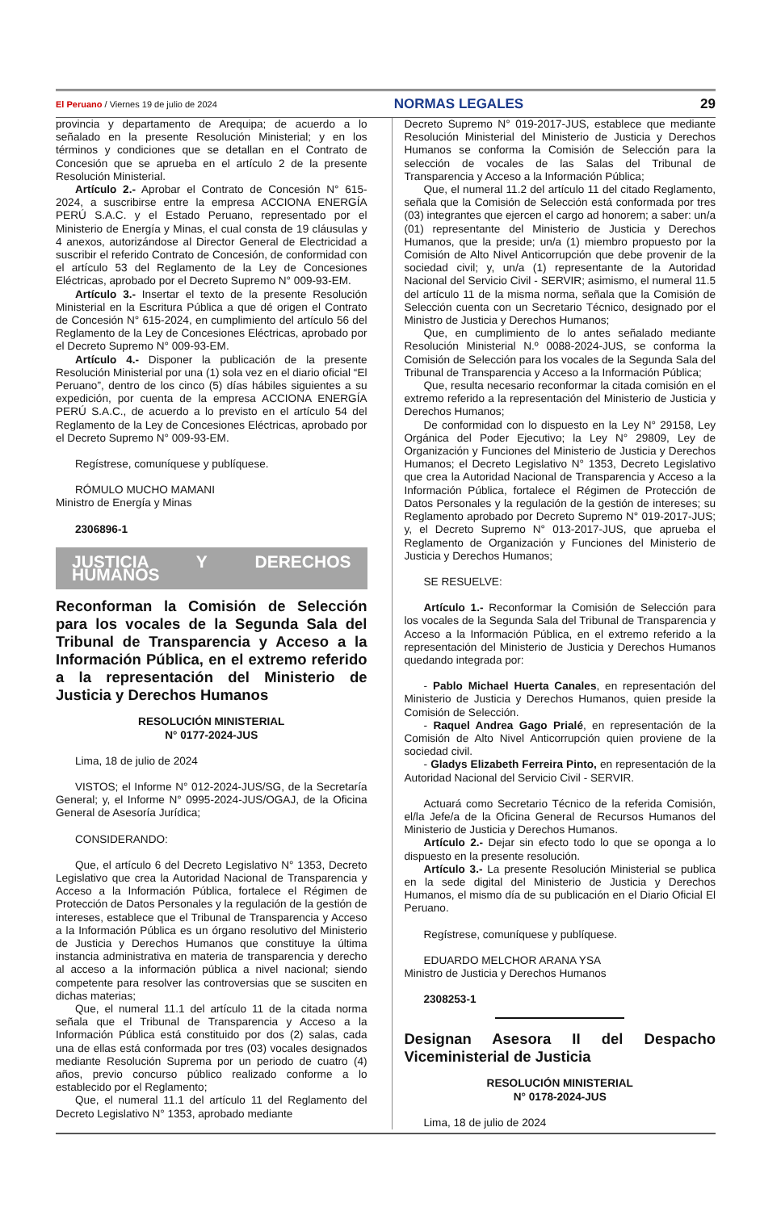El Peruano / Viernes 19 de julio de 2024 NORMAS LEGALES 29
provincia y departamento de Arequipa; de acuerdo a lo señalado en la presente Resolución Ministerial; y en los términos y condiciones que se detallan en el Contrato de Concesión que se aprueba en el artículo 2 de la presente Resolución Ministerial.
Artículo 2.- Aprobar el Contrato de Concesión N° 615-2024, a suscribirse entre la empresa ACCIONA ENERGÍA PERÚ S.A.C. y el Estado Peruano, representado por el Ministerio de Energía y Minas, el cual consta de 19 cláusulas y 4 anexos, autorizándose al Director General de Electricidad a suscribir el referido Contrato de Concesión, de conformidad con el artículo 53 del Reglamento de la Ley de Concesiones Eléctricas, aprobado por el Decreto Supremo N° 009-93-EM.
Artículo 3.- Insertar el texto de la presente Resolución Ministerial en la Escritura Pública a que dé origen el Contrato de Concesión N° 615-2024, en cumplimiento del artículo 56 del Reglamento de la Ley de Concesiones Eléctricas, aprobado por el Decreto Supremo N° 009-93-EM.
Artículo 4.- Disponer la publicación de la presente Resolución Ministerial por una (1) sola vez en el diario oficial “El Peruano”, dentro de los cinco (5) días hábiles siguientes a su expedición, por cuenta de la empresa ACCIONA ENERGÍA PERÚ S.A.C., de acuerdo a lo previsto en el artículo 54 del Reglamento de la Ley de Concesiones Eléctricas, aprobado por el Decreto Supremo N° 009-93-EM.
Regístrese, comuníquese y publíquese.
RÓMULO MUCHO MAMANI
Ministro de Energía y Minas
2306896-1
JUSTICIA Y DERECHOS HUMANOS
Reconforman la Comisión de Selección para los vocales de la Segunda Sala del Tribunal de Transparencia y Acceso a la Información Pública, en el extremo referido a la representación del Ministerio de Justicia y Derechos Humanos
RESOLUCIÓN MINISTERIAL
N° 0177-2024-JUS
Lima, 18 de julio de 2024
VISTOS; el Informe N° 012-2024-JUS/SG, de la Secretaría General; y, el Informe N° 0995-2024-JUS/OGAJ, de la Oficina General de Asesoría Jurídica;
CONSIDERANDO:
Que, el artículo 6 del Decreto Legislativo N° 1353, Decreto Legislativo que crea la Autoridad Nacional de Transparencia y Acceso a la Información Pública, fortalece el Régimen de Protección de Datos Personales y la regulación de la gestión de intereses, establece que el Tribunal de Transparencia y Acceso a la Información Pública es un órgano resolutivo del Ministerio de Justicia y Derechos Humanos que constituye la última instancia administrativa en materia de transparencia y derecho al acceso a la información pública a nivel nacional; siendo competente para resolver las controversias que se susciten en dichas materias;
Que, el numeral 11.1 del artículo 11 de la citada norma señala que el Tribunal de Transparencia y Acceso a la Información Pública está constituido por dos (2) salas, cada una de ellas está conformada por tres (03) vocales designados mediante Resolución Suprema por un periodo de cuatro (4) años, previo concurso público realizado conforme a lo establecido por el Reglamento;
Que, el numeral 11.1 del artículo 11 del Reglamento del Decreto Legislativo N° 1353, aprobado mediante
Decreto Supremo N° 019-2017-JUS, establece que mediante Resolución Ministerial del Ministerio de Justicia y Derechos Humanos se conforma la Comisión de Selección para la selección de vocales de las Salas del Tribunal de Transparencia y Acceso a la Información Pública;
Que, el numeral 11.2 del artículo 11 del citado Reglamento, señala que la Comisión de Selección está conformada por tres (03) integrantes que ejercen el cargo ad honorem; a saber: un/a (01) representante del Ministerio de Justicia y Derechos Humanos, que la preside; un/a (1) miembro propuesto por la Comisión de Alto Nivel Anticorrupción que debe provenir de la sociedad civil; y, un/a (1) representante de la Autoridad Nacional del Servicio Civil - SERVIR; asimismo, el numeral 11.5 del artículo 11 de la misma norma, señala que la Comisión de Selección cuenta con un Secretario Técnico, designado por el Ministro de Justicia y Derechos Humanos;
Que, en cumplimiento de lo antes señalado mediante Resolución Ministerial N.º 0088-2024-JUS, se conforma la Comisión de Selección para los vocales de la Segunda Sala del Tribunal de Transparencia y Acceso a la Información Pública;
Que, resulta necesario reconformar la citada comisión en el extremo referido a la representación del Ministerio de Justicia y Derechos Humanos;
De conformidad con lo dispuesto en la Ley N° 29158, Ley Orgánica del Poder Ejecutivo; la Ley N° 29809, Ley de Organización y Funciones del Ministerio de Justicia y Derechos Humanos; el Decreto Legislativo N° 1353, Decreto Legislativo que crea la Autoridad Nacional de Transparencia y Acceso a la Información Pública, fortalece el Régimen de Protección de Datos Personales y la regulación de la gestión de intereses; su Reglamento aprobado por Decreto Supremo N° 019-2017-JUS; y, el Decreto Supremo N° 013-2017-JUS, que aprueba el Reglamento de Organización y Funciones del Ministerio de Justicia y Derechos Humanos;
SE RESUELVE:
Artículo 1.- Reconformar la Comisión de Selección para los vocales de la Segunda Sala del Tribunal de Transparencia y Acceso a la Información Pública, en el extremo referido a la representación del Ministerio de Justicia y Derechos Humanos quedando integrada por:
- Pablo Michael Huerta Canales, en representación del Ministerio de Justicia y Derechos Humanos, quien preside la Comisión de Selección.
- Raquel Andrea Gago Prialé, en representación de la Comisión de Alto Nivel Anticorrupción quien proviene de la sociedad civil.
- Gladys Elizabeth Ferreira Pinto, en representación de la Autoridad Nacional del Servicio Civil - SERVIR.
Actuará como Secretario Técnico de la referida Comisión, el/la Jefe/a de la Oficina General de Recursos Humanos del Ministerio de Justicia y Derechos Humanos.
Artículo 2.- Dejar sin efecto todo lo que se oponga a lo dispuesto en la presente resolución.
Artículo 3.- La presente Resolución Ministerial se publica en la sede digital del Ministerio de Justicia y Derechos Humanos, el mismo día de su publicación en el Diario Oficial El Peruano.
Regístrese, comuníquese y publíquese.
EDUARDO MELCHOR ARANA YSA
Ministro de Justicia y Derechos Humanos
2308253-1
Designan Asesora II del Despacho Viceministerial de Justicia
RESOLUCIÓN MINISTERIAL
N° 0178-2024-JUS
Lima, 18 de julio de 2024